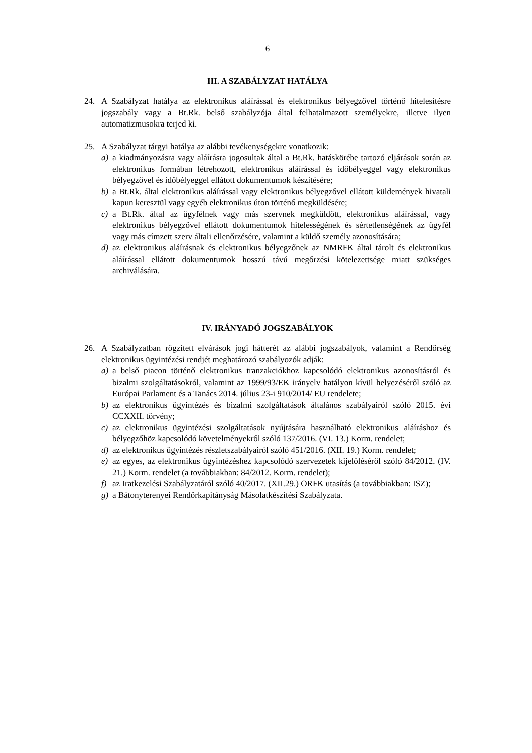6
III. A SZABÁLYZAT HATÁLYA
24. A Szabályzat hatálya az elektronikus aláírással és elektronikus bélyegzővel történő hitelesítésre jogszabály vagy a Bt.Rk. belső szabályzója által felhatalmazott személyekre, illetve ilyen automatizmusokra terjed ki.
25. A Szabályzat tárgyi hatálya az alábbi tevékenységekre vonatkozik:
a) a kiadmányozásra vagy aláírásra jogosultak által a Bt.Rk. hatáskörébe tartozó eljárások során az elektronikus formában létrehozott, elektronikus aláírással és időbélyeggel vagy elektronikus bélyegzővel és időbélyeggel ellátott dokumentumok készítésére;
b) a Bt.Rk. által elektronikus aláírással vagy elektronikus bélyegzővel ellátott küldemények hivatali kapun keresztül vagy egyéb elektronikus úton történő megküldésére;
c) a Bt.Rk. által az ügyfélnek vagy más szervnek megküldött, elektronikus aláírással, vagy elektronikus bélyegzővel ellátott dokumentumok hitelességének és sértetlenségének az ügyfél vagy más címzett szerv általi ellenőrzésére, valamint a küldő személy azonosítására;
d) az elektronikus aláírásnak és elektronikus bélyegzőnek az NMRFK által tárolt és elektronikus aláírással ellátott dokumentumok hosszú távú megőrzési kötelezettsége miatt szükséges archiválására.
IV. IRÁNYADÓ JOGSZABÁLYOK
26. A Szabályzatban rögzített elvárások jogi hátterét az alábbi jogszabályok, valamint a Rendőrség elektronikus ügyintézési rendjét meghatározó szabályozók adják:
a) a belső piacon történő elektronikus tranzakciókhoz kapcsolódó elektronikus azonosításról és bizalmi szolgáltatásokról, valamint az 1999/93/EK irányelv hatályon kívül helyezéséről szóló az Európai Parlament és a Tanács 2014. július 23-i 910/2014/ EU rendelete;
b) az elektronikus ügyintézés és bizalmi szolgáltatások általános szabályairól szóló 2015. évi CCXXII. törvény;
c) az elektronikus ügyintézési szolgáltatások nyújtására használható elektronikus aláíráshoz és bélyegzőhöz kapcsolódó követelményekről szóló 137/2016. (VI. 13.) Korm. rendelet;
d) az elektronikus ügyintézés részletszabályairól szóló 451/2016. (XII. 19.) Korm. rendelet;
e) az egyes, az elektronikus ügyintézéshez kapcsolódó szervezetek kijelöléséről szóló 84/2012. (IV. 21.) Korm. rendelet (a továbbiakban: 84/2012. Korm. rendelet);
f) az Iratkezelési Szabályzatáról szóló 40/2017. (XII.29.) ORFK utasítás (a továbbiakban: ISZ);
g) a Bátonyterenyei Rendőrkapitányság Másolatkészítési Szabályzata.